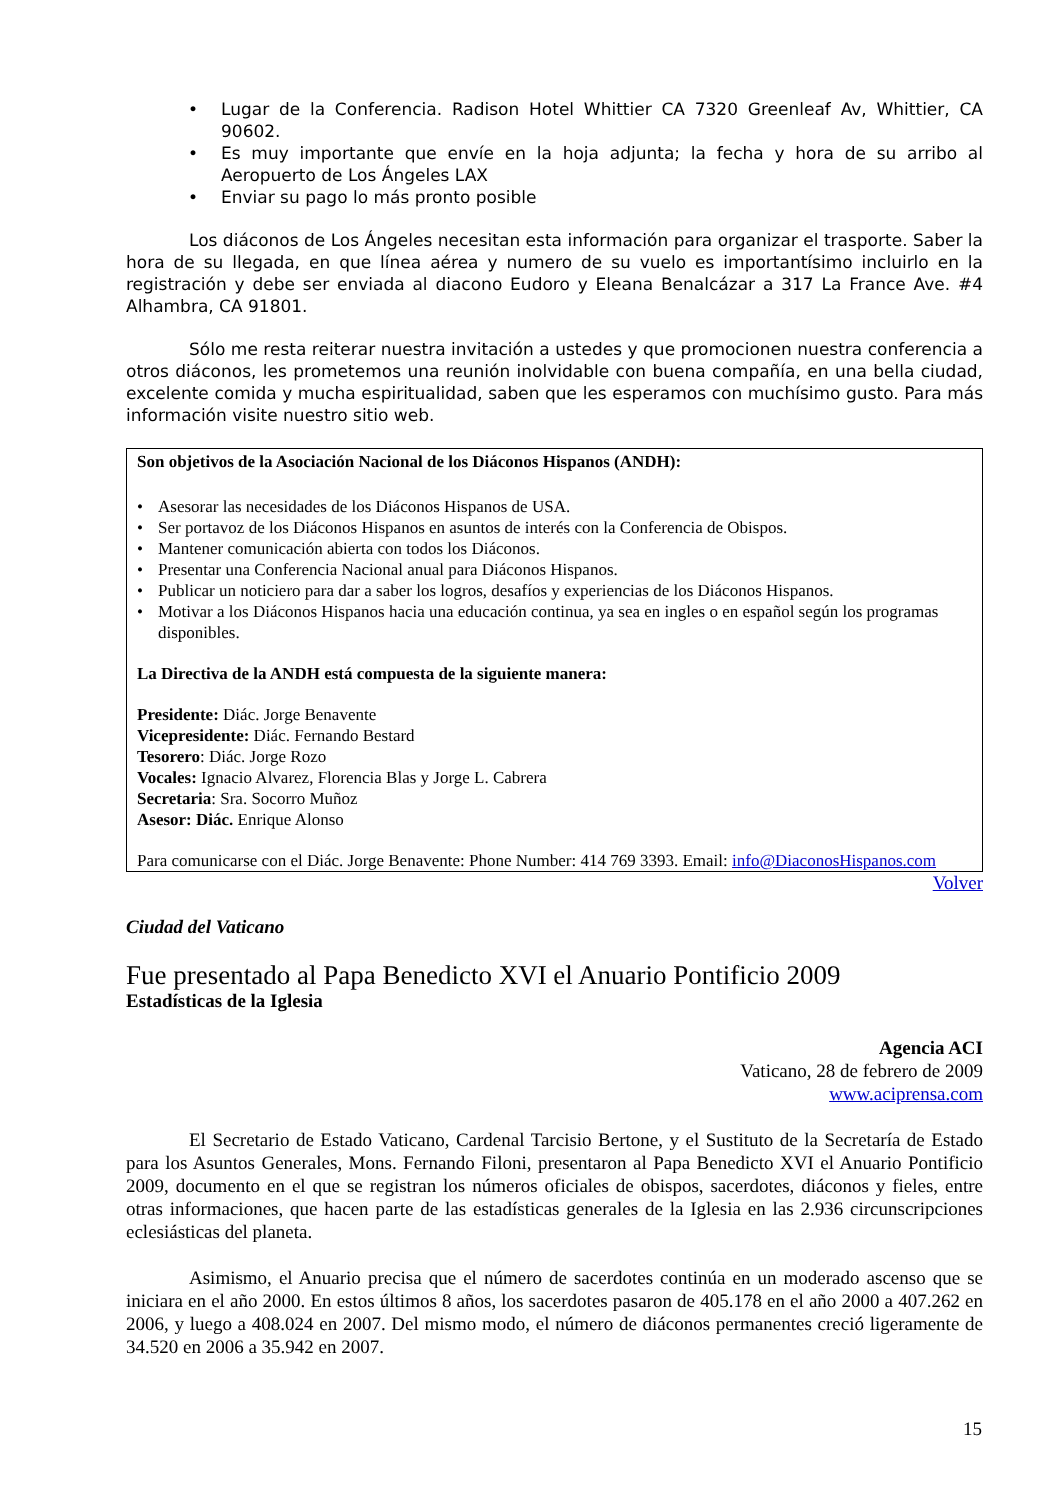• Lugar de la Conferencia. Radison Hotel Whittier CA 7320 Greenleaf Av, Whittier, CA 90602.
• Es muy importante que envíe en la hoja adjunta; la fecha y hora de su arribo al Aeropuerto de Los Ángeles LAX
• Enviar su pago lo más pronto posible
Los diáconos de Los Ángeles necesitan esta información para organizar el trasporte. Saber la hora de su llegada, en que línea aérea y numero de su vuelo es importantísimo incluirlo en la registración y debe ser enviada al diacono Eudoro y Eleana Benalcázar a 317 La France Ave. #4 Alhambra, CA 91801.
Sólo me resta reiterar nuestra invitación a ustedes y que promocionen nuestra conferencia a otros diáconos, les prometemos una reunión inolvidable con buena compañía, en una bella ciudad, excelente comida y mucha espiritualidad, saben que les esperamos con muchísimo gusto. Para más información visite nuestro sitio web.
Son objetivos de la Asociación Nacional de los Diáconos Hispanos (ANDH):
• Asesorar las necesidades de los Diáconos Hispanos de USA.
• Ser portavoz de los Diáconos Hispanos en asuntos de interés con la Conferencia de Obispos.
• Mantener comunicación abierta con todos los Diáconos.
• Presentar una Conferencia Nacional anual para Diáconos Hispanos.
• Publicar un noticiero para dar a saber los logros, desafíos y experiencias de los Diáconos Hispanos.
• Motivar a los Diáconos Hispanos hacia una educación continua, ya sea en ingles o en español según los programas disponibles.
La Directiva de la ANDH está compuesta de la siguiente manera:
Presidente: Diác. Jorge Benavente
Vicepresidente: Diác. Fernando Bestard
Tesorero: Diác. Jorge Rozo
Vocales: Ignacio Alvarez, Florencia Blas y Jorge L. Cabrera
Secretaria: Sra. Socorro Muñoz
Asesor: Diác. Enrique Alonso
Para comunicarse con el Diác. Jorge Benavente: Phone Number: 414 769 3393. Email: info@DiaconosHispanos.com
Volver
Ciudad del Vaticano
Fue presentado al Papa Benedicto XVI el Anuario Pontificio 2009
Estadísticas de la Iglesia
Agencia ACI
Vaticano, 28 de febrero de 2009
www.aciprensa.com
El Secretario de Estado Vaticano, Cardenal Tarcisio Bertone, y el Sustituto de la Secretaría de Estado para los Asuntos Generales, Mons. Fernando Filoni, presentaron al Papa Benedicto XVI el Anuario Pontificio 2009, documento en el que se registran los números oficiales de obispos, sacerdotes, diáconos y fieles, entre otras informaciones, que hacen parte de las estadísticas generales de la Iglesia en las 2.936 circunscripciones eclesiásticas del planeta.
Asimismo, el Anuario precisa que el número de sacerdotes continúa en un moderado ascenso que se iniciara en el año 2000. En estos últimos 8 años, los sacerdotes pasaron de 405.178 en el año 2000 a 407.262 en 2006, y luego a 408.024 en 2007. Del mismo modo, el número de diáconos permanentes creció ligeramente de 34.520 en 2006 a 35.942 en 2007.
15